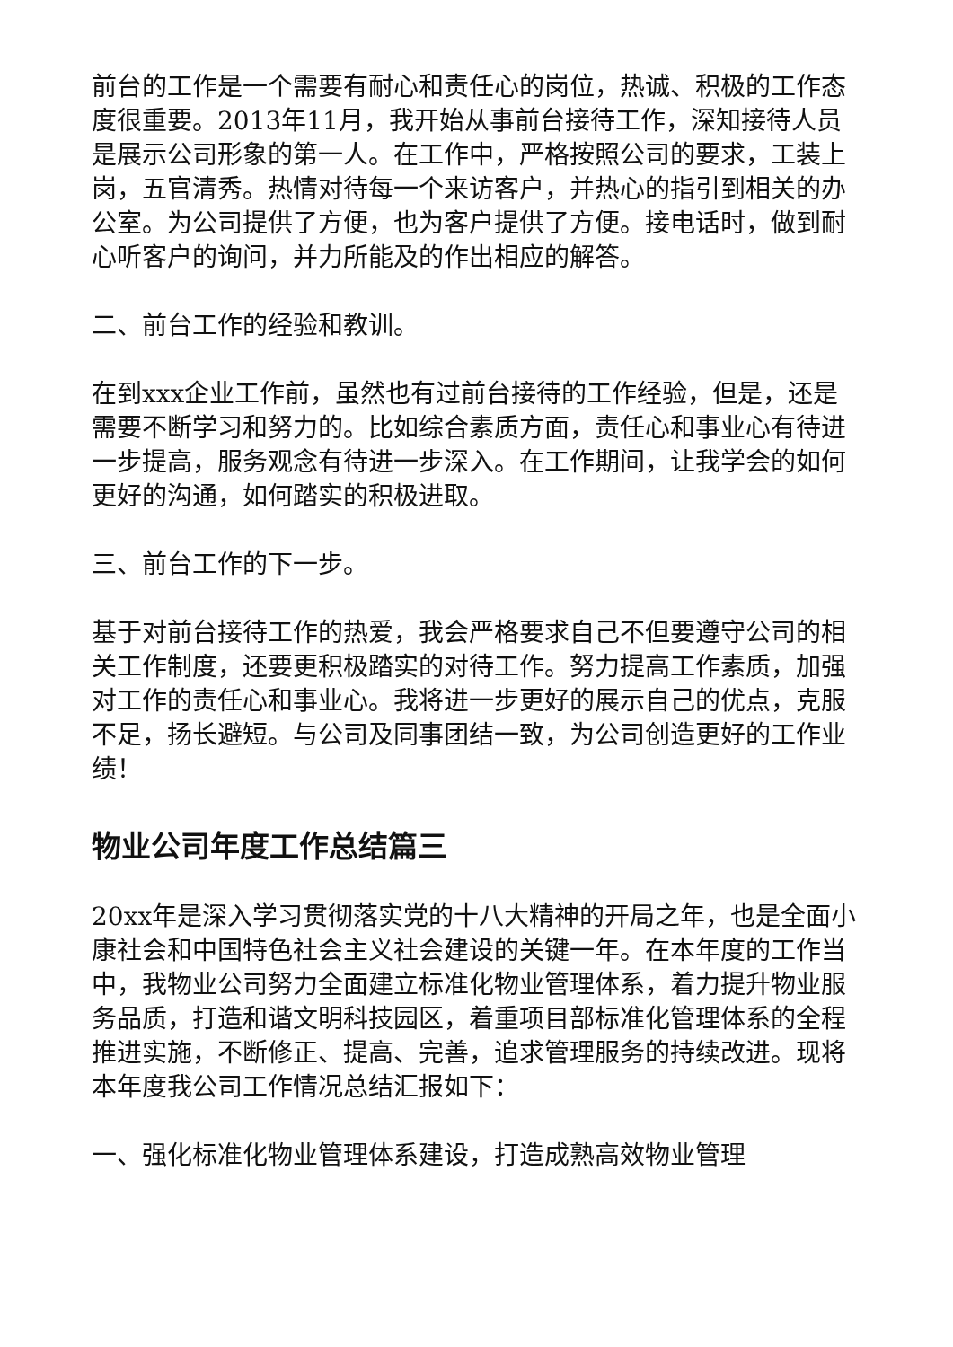前台的工作是一个需要有耐心和责任心的岗位，热诚、积极的工作态度很重要。2013年11月，我开始从事前台接待工作，深知接待人员是展示公司形象的第一人。在工作中，严格按照公司的要求，工装上岗，五官清秀。热情对待每一个来访客户，并热心的指引到相关的办公室。为公司提供了方便，也为客户提供了方便。接电话时，做到耐心听客户的询问，并力所能及的作出相应的解答。
二、前台工作的经验和教训。
在到xxx企业工作前，虽然也有过前台接待的工作经验，但是，还是需要不断学习和努力的。比如综合素质方面，责任心和事业心有待进一步提高，服务观念有待进一步深入。在工作期间，让我学会的如何更好的沟通，如何踏实的积极进取。
三、前台工作的下一步。
基于对前台接待工作的热爱，我会严格要求自己不但要遵守公司的相关工作制度，还要更积极踏实的对待工作。努力提高工作素质，加强对工作的责任心和事业心。我将进一步更好的展示自己的优点，克服不足，扬长避短。与公司及同事团结一致，为公司创造更好的工作业绩！
物业公司年度工作总结篇三
20xx年是深入学习贯彻落实党的十八大精神的开局之年，也是全面小康社会和中国特色社会主义社会建设的关键一年。在本年度的工作当中，我物业公司努力全面建立标准化物业管理体系，着力提升物业服务品质，打造和谐文明科技园区，着重项目部标准化管理体系的全程推进实施，不断修正、提高、完善，追求管理服务的持续改进。现将本年度我公司工作情况总结汇报如下：
一、强化标准化物业管理体系建设，打造成熟高效物业管理